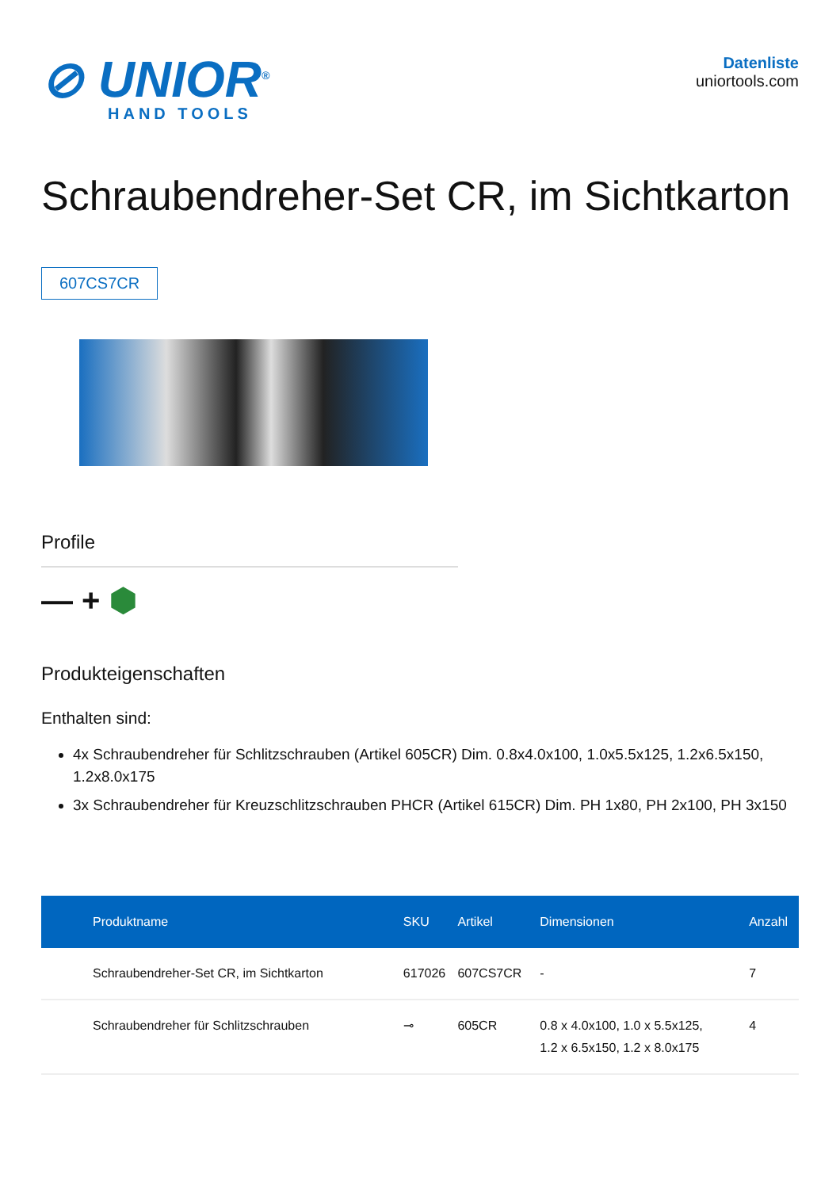⊘ UNIOR<sup>®</sup>
HAND TOOLS
Datenliste
uniortools.com
Schraubendreher-Set CR, im Sichtkarton
607CS7CR
Profile
— + ⬢
Produkteigenschaften
Enthalten sind:
4x Schraubendreher für Schlitzschrauben (Artikel 605CR) Dim. 0.8x4.0x100, 1.0x5.5x125, 1.2x6.5x150, 1.2x8.0x175
3x Schraubendreher für Kreuzschlitzschrauben PHCR (Artikel 615CR) Dim. PH 1x80, PH 2x100, PH 3x150
| Produktname | SKU | Artikel | Dimensionen | Anzahl |
| --- | --- | --- | --- | --- |
| Schraubendreher-Set CR, im Sichtkarton | 617026 | 607CS7CR | - | 7 |
| Schraubendreher für Schlitzschrauben | ⊸ | 605CR | 0.8 x 4.0x100, 1.0 x 5.5x125, 1.2 x 6.5x150, 1.2 x 8.0x175 | 4 |